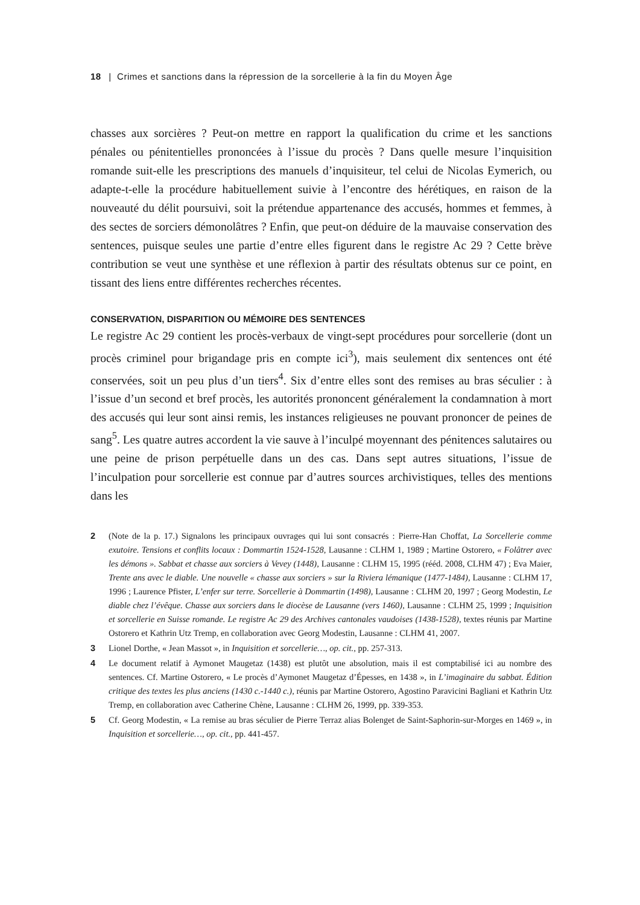18 | Crimes et sanctions dans la répression de la sorcellerie à la fin du Moyen Âge
chasses aux sorcières ? Peut-on mettre en rapport la qualification du crime et les sanctions pénales ou pénitentielles prononcées à l’issue du procès ? Dans quelle mesure l’inquisition romande suit-elle les prescriptions des manuels d’inquisiteur, tel celui de Nicolas Eymerich, ou adapte-t-elle la procédure habituellement suivie à l’encontre des hérétiques, en raison de la nouveauté du délit poursuivi, soit la prétendue appartenance des accusés, hommes et femmes, à des sectes de sorciers démonolâtres ? Enfin, que peut-on déduire de la mauvaise conservation des sentences, puisque seules une partie d’entre elles figurent dans le registre Ac 29 ? Cette brève contribution se veut une synthèse et une réflexion à partir des résultats obtenus sur ce point, en tissant des liens entre différentes recherches récentes.
CONSERVATION, DISPARITION OU MÉMOIRE DES SENTENCES
Le registre Ac 29 contient les procès-verbaux de vingt-sept procédures pour sorcellerie (dont un procès criminel pour brigandage pris en compte ici<sup>3</sup>), mais seulement dix sentences ont été conservées, soit un peu plus d’un tiers<sup>4</sup>. Six d’entre elles sont des remises au bras séculier : à l’issue d’un second et bref procès, les autorités prononcent généralement la condamnation à mort des accusés qui leur sont ainsi remis, les instances religieuses ne pouvant prononcer de peines de sang<sup>5</sup>. Les quatre autres accordent la vie sauve à l’inculpé moyennant des pénitences salutaires ou une peine de prison perpétuelle dans un des cas. Dans sept autres situations, l’issue de l’inculpation pour sorcellerie est connue par d’autres sources archivistiques, telles des mentions dans les
2 (Note de la p. 17.) Signalons les principaux ouvrages qui lui sont consacrés : Pierre-Han Choffat, La Sorcellerie comme exutoire. Tensions et conflits locaux : Dommartin 1524-1528, Lausanne : CLHM 1, 1989 ; Martine Ostorero, « Folâtrer avec les démons ». Sabbat et chasse aux sorciers à Vevey (1448), Lausanne : CLHM 15, 1995 (rééd. 2008, CLHM 47) ; Eva Maier, Trente ans avec le diable. Une nouvelle « chasse aux sorciers » sur la Riviera lémanique (1477-1484), Lausanne : CLHM 17, 1996 ; Laurence Pfister, L’enfer sur terre. Sorcellerie à Dommartin (1498), Lausanne : CLHM 20, 1997 ; Georg Modestin, Le diable chez l’évêque. Chasse aux sorciers dans le diocèse de Lausanne (vers 1460), Lausanne : CLHM 25, 1999 ; Inquisition et sorcellerie en Suisse romande. Le registre Ac 29 des Archives cantonales vaudoises (1438-1528), textes réunis par Martine Ostorero et Kathrin Utz Tremp, en collaboration avec Georg Modestin, Lausanne : CLHM 41, 2007.
3 Lionel Dorthe, « Jean Massot », in Inquisition et sorcellerie…, op. cit., pp. 257-313.
4 Le document relatif à Aymonet Maugetaz (1438) est plutôt une absolution, mais il est comptabilisé ici au nombre des sentences. Cf. Martine Ostorero, « Le procès d’Aymonet Maugetaz d’Épesses, en 1438 », in L’imaginaire du sabbat. Édition critique des textes les plus anciens (1430 c.-1440 c.), réunis par Martine Ostorero, Agostino Paravicini Bagliani et Kathrin Utz Tremp, en collaboration avec Catherine Chène, Lausanne : CLHM 26, 1999, pp. 339-353.
5 Cf. Georg Modestin, « La remise au bras séculier de Pierre Terraz alias Bolenget de Saint-Saphorin-sur-Morges en 1469 », in Inquisition et sorcellerie…, op. cit., pp. 441-457.